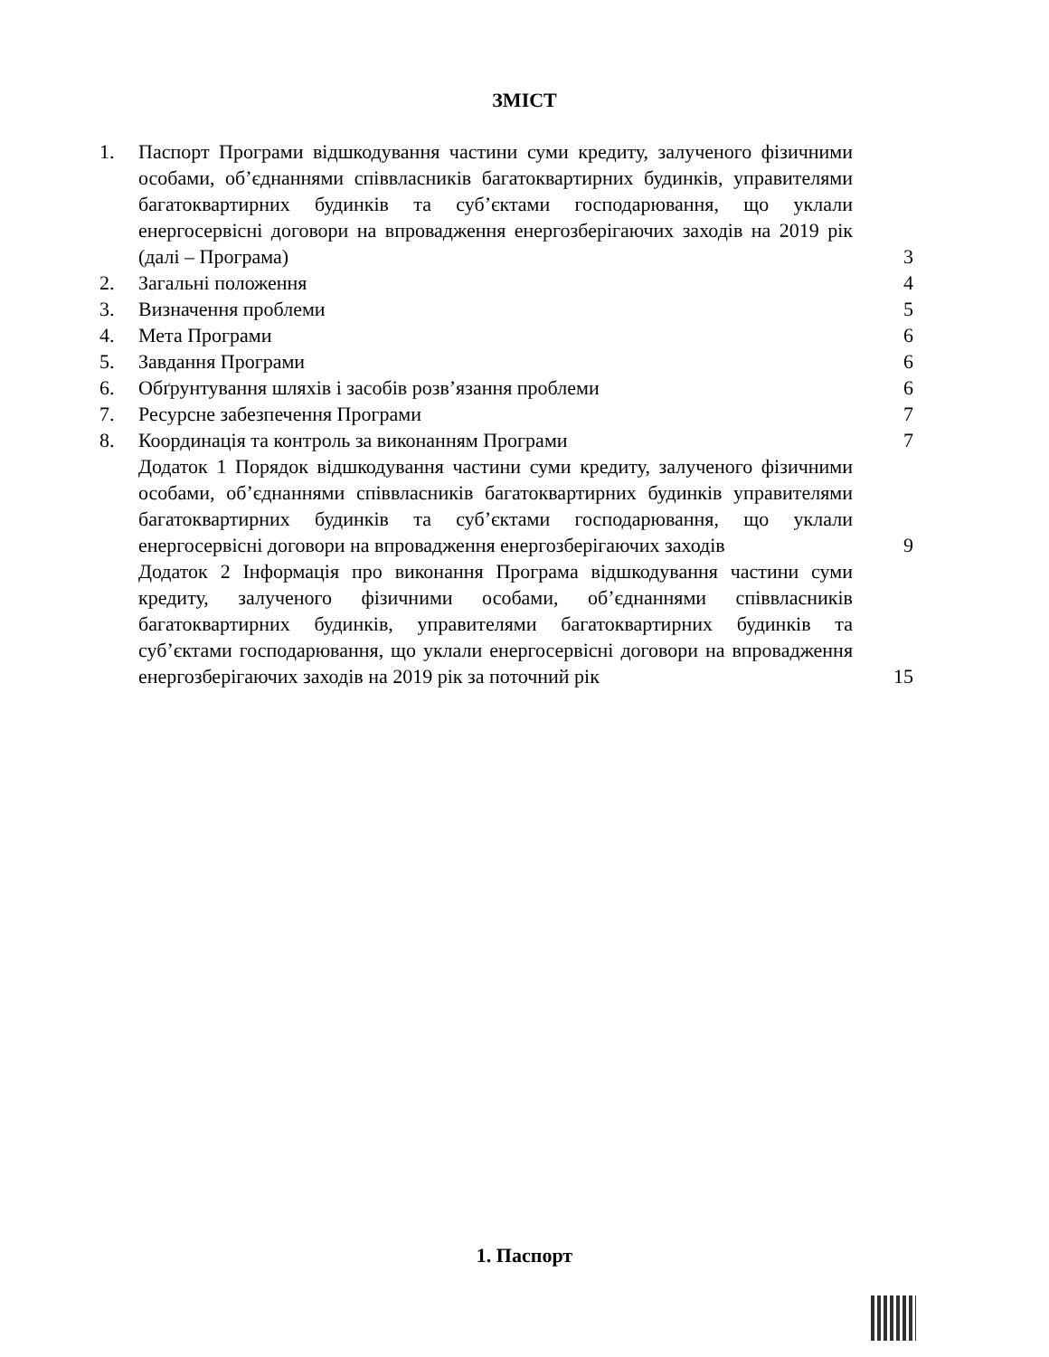ЗМІСТ
| 1. | Паспорт Програми відшкодування частини суми кредиту, залученого фізичними особами, об’єднаннями співвласників багатоквартирних будинків, управителями багатоквартирних будинків та суб’єктами господарювання, що уклали енергосервісні договори на впровадження енергозберігаючих заходів на 2019 рік (далі – Програма) | 3 |
| 2. | Загальні положення | 4 |
| 3. | Визначення проблеми | 5 |
| 4. | Мета Програми | 6 |
| 5. | Завдання Програми | 6 |
| 6. | Обґрунтування шляхів і засобів розв’язання проблеми | 6 |
| 7. | Ресурсне забезпечення Програми | 7 |
| 8. | Координація та контроль за виконанням Програми | 7 |
| | Додаток 1 Порядок відшкодування частини суми кредиту, залученого фізичними особами, об’єднаннями співвласників багатоквартирних будинків управителями багатоквартирних будинків та суб’єктами господарювання, що уклали енергосервісні договори на впровадження енергозберігаючих заходів | 9 |
| | Додаток 2 Інформація про виконання Програма відшкодування частини суми кредиту, залученого фізичними особами, об’єднаннями співвласників багатоквартирних будинків, управителями багатоквартирних будинків та суб’єктами господарювання, що уклали енергосервісні договори на впровадження енергозберігаючих заходів на 2019 рік за поточний рік | 15 |
1. Паспорт